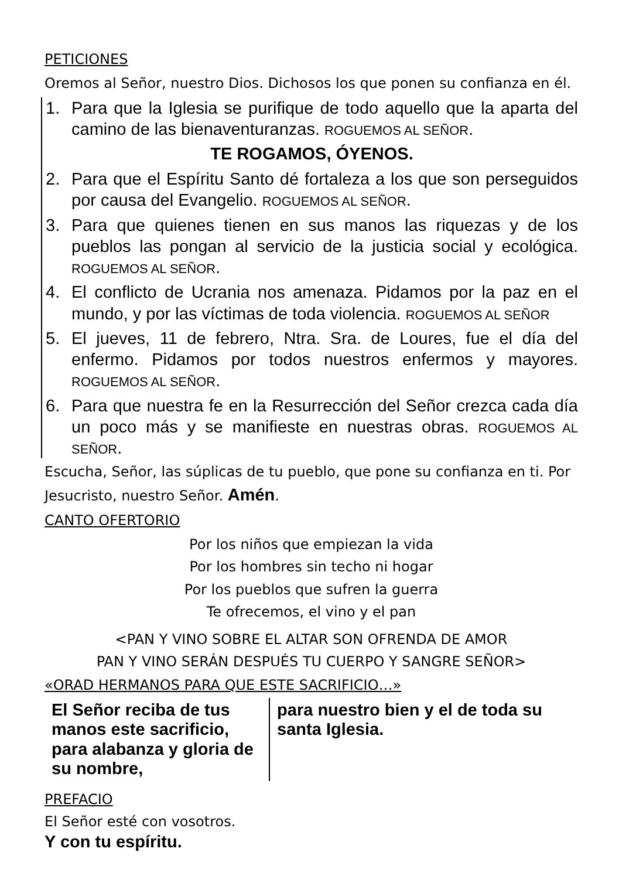PETICIONES
Oremos al Señor, nuestro Dios. Dichosos los que ponen su confianza en él.
1. Para que la Iglesia se purifique de todo aquello que la aparta del camino de las bienaventuranzas. ROGUEMOS AL SEÑOR.
TE ROGAMOS, ÓYENOS.
2. Para que el Espíritu Santo dé fortaleza a los que son perseguidos por causa del Evangelio. ROGUEMOS AL SEÑOR.
3. Para que quienes tienen en sus manos las riquezas y de los pueblos las pongan al servicio de la justicia social y ecológica. ROGUEMOS AL SEÑOR.
4. El conflicto de Ucrania nos amenaza. Pidamos por la paz en el mundo, y por las víctimas de toda violencia. ROGUEMOS AL SEÑOR
5. El jueves, 11 de febrero, Ntra. Sra. de Loures, fue el día del enfermo. Pidamos por todos nuestros enfermos y mayores. ROGUEMOS AL SEÑOR.
6. Para que nuestra fe en la Resurrección del Señor crezca cada día un poco más y se manifieste en nuestras obras. ROGUEMOS AL SEÑOR.
Escucha, Señor, las súplicas de tu pueblo, que pone su confianza en ti. Por Jesucristo, nuestro Señor. Amén.
CANTO OFERTORIO
Por los niños que empiezan la vida
Por los hombres sin techo ni hogar
Por los pueblos que sufren la guerra
Te ofrecemos, el vino y el pan
<PAN Y VINO SOBRE EL ALTAR SON OFRENDA DE AMOR
PAN Y VINO SERÁN DESPUÉS TU CUERPO Y SANGRE SEÑOR>
«ORAD HERMANOS PARA QUE ESTE SACRIFICIO…»
El Señor reciba de tus manos este sacrificio, para alabanza y gloria de su nombre,
para nuestro bien y el de toda su santa Iglesia.
PREFACIO
El Señor esté con vosotros.
Y con tu espíritu.